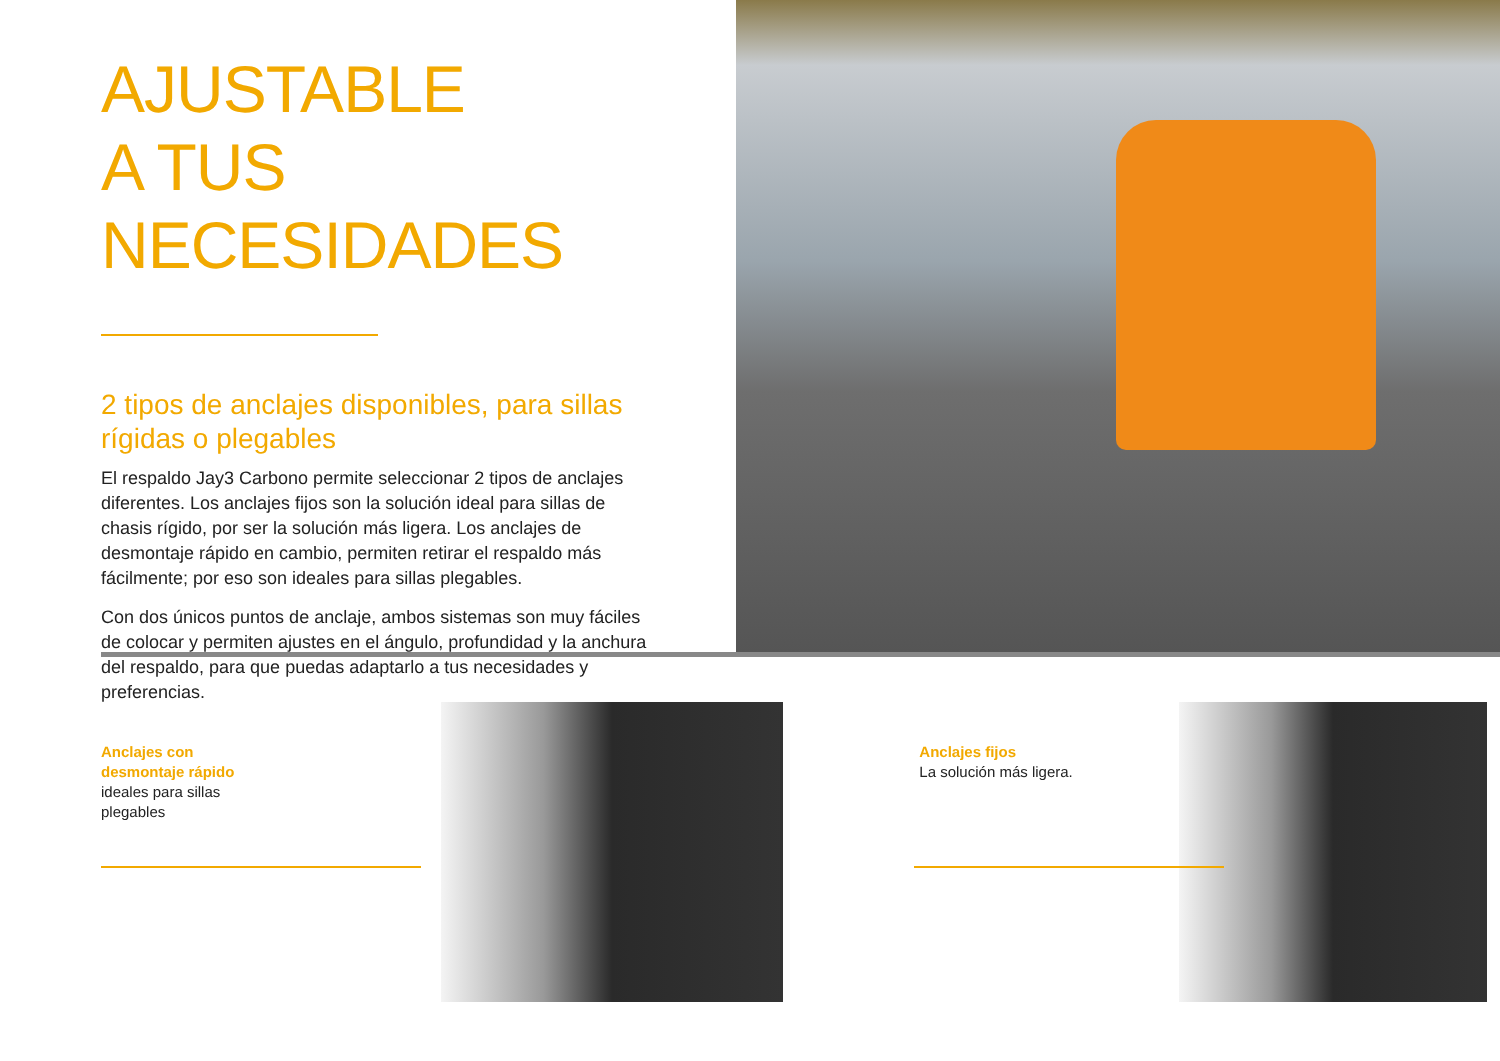AJUSTABLE
A TUS NECESIDADES
2 tipos de anclajes disponibles, para sillas rígidas o plegables
El respaldo Jay3 Carbono permite seleccionar 2 tipos de anclajes diferentes. Los anclajes fijos son la solución ideal para sillas de chasis rígido, por ser la solución más ligera. Los anclajes de desmontaje rápido en cambio, permiten retirar el respaldo más fácilmente; por eso son ideales para sillas plegables.
Con dos únicos puntos de anclaje, ambos sistemas son muy fáciles de colocar y permiten ajustes en el ángulo, profundidad y la anchura del respaldo, para que puedas adaptarlo a tus necesidades y preferencias.
Anclajes con
desmontaje rápido
ideales para sillas
plegables
Anclajes fijos
La solución más ligera.